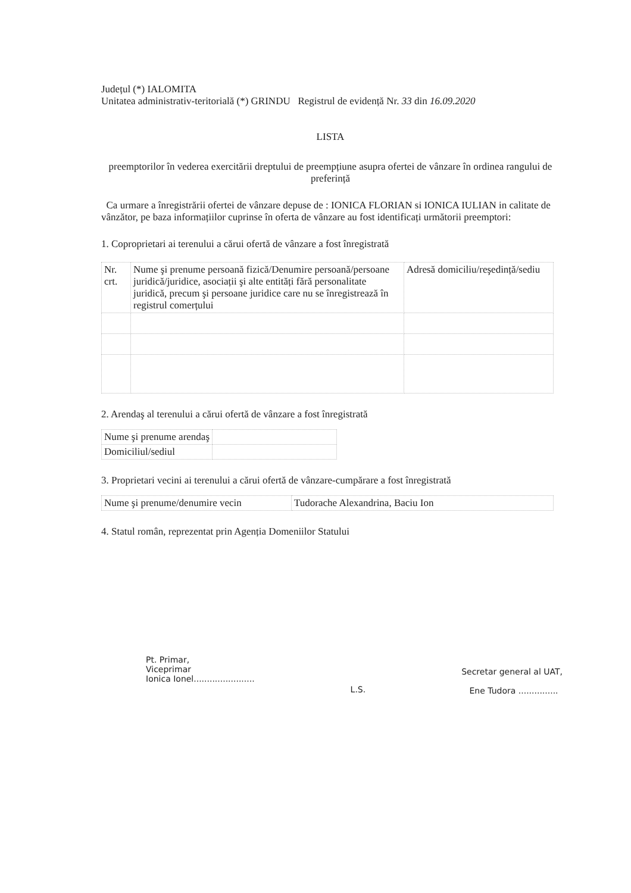Județul (*) IALOMITA
Unitatea administrativ-teritorială (*) GRINDU Registrul de evidență Nr. 33 din 16.09.2020
LISTA
preemptorilor în vederea exercitării dreptului de preempțiune asupra ofertei de vânzare în ordinea rangului de preferință
Ca urmare a înregistrării ofertei de vânzare depuse de : IONICA FLORIAN si IONICA IULIAN in calitate de vânzător, pe baza informațiilor cuprinse în oferta de vânzare au fost identificați următorii preemptori:
1. Coproprietari ai terenului a cărui ofertă de vânzare a fost înregistrată
| Nr. crt. | Nume şi prenume persoană fizică/Denumire persoană/persoane juridică/juridice, asociații şi alte entități fără personalitate juridică, precum şi persoane juridice care nu se înregistrează în registrul comerțului | Adresă domiciliu/reşedință/sediu |
2. Arendaş al terenului a cărui ofertă de vânzare a fost înregistrată
| Nume şi prenume arendaş | |
| Domiciliul/sediul | |
3. Proprietari vecini ai terenului a cărui ofertă de vânzare-cumpărare a fost înregistrată
| Nume şi prenume/denumire vecin | Tudorache Alexandrina, Baciu Ion |
4. Statul român, reprezentat prin Agenția Domeniilor Statului
Pt. Primar,
Viceprimar
Ionica Ionel.......................
L.S.
Secretar general al UAT,
Ene Tudora ...............